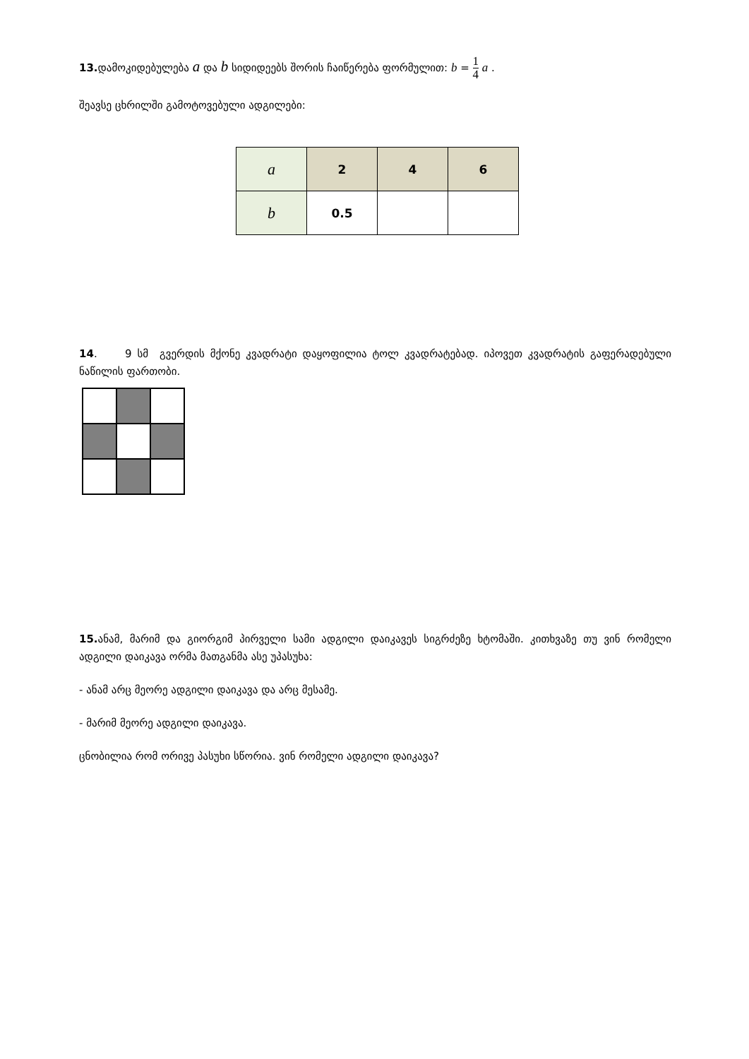13. დამოკიდებულება a და b სიდიდეებს შორის ჩაიწერება ფორმულით: b = 1 4 a .
შეავსე ცხრილში გამოტოვებული ადგილები:
| a | 2 | 4 | 6 |
| b | 0.5 | | |
14. 9 სმ გვერდის მქონე კვადრატი დაყოფილია ტოლ კვადრატებად. იპოვეთ კვადრატის გაფერადებული ნაწილის ფართობი.
15. ანამ, მარიმ და გიორგიმ პირველი სამი ადგილი დაიკავეს სიგრძეზე ხტომაში. კითხვაზე თუ ვინ რომელი ადგილი დაიკავა ორმა მათგანმა ასე უპასუხა:
- ანამ არც მეორე ადგილი დაიკავა და არც მესამე.
- მარიმ მეორე ადგილი დაიკავა.
ცნობილია რომ ორივე პასუხი სწორია. ვინ რომელი ადგილი დაიკავა?